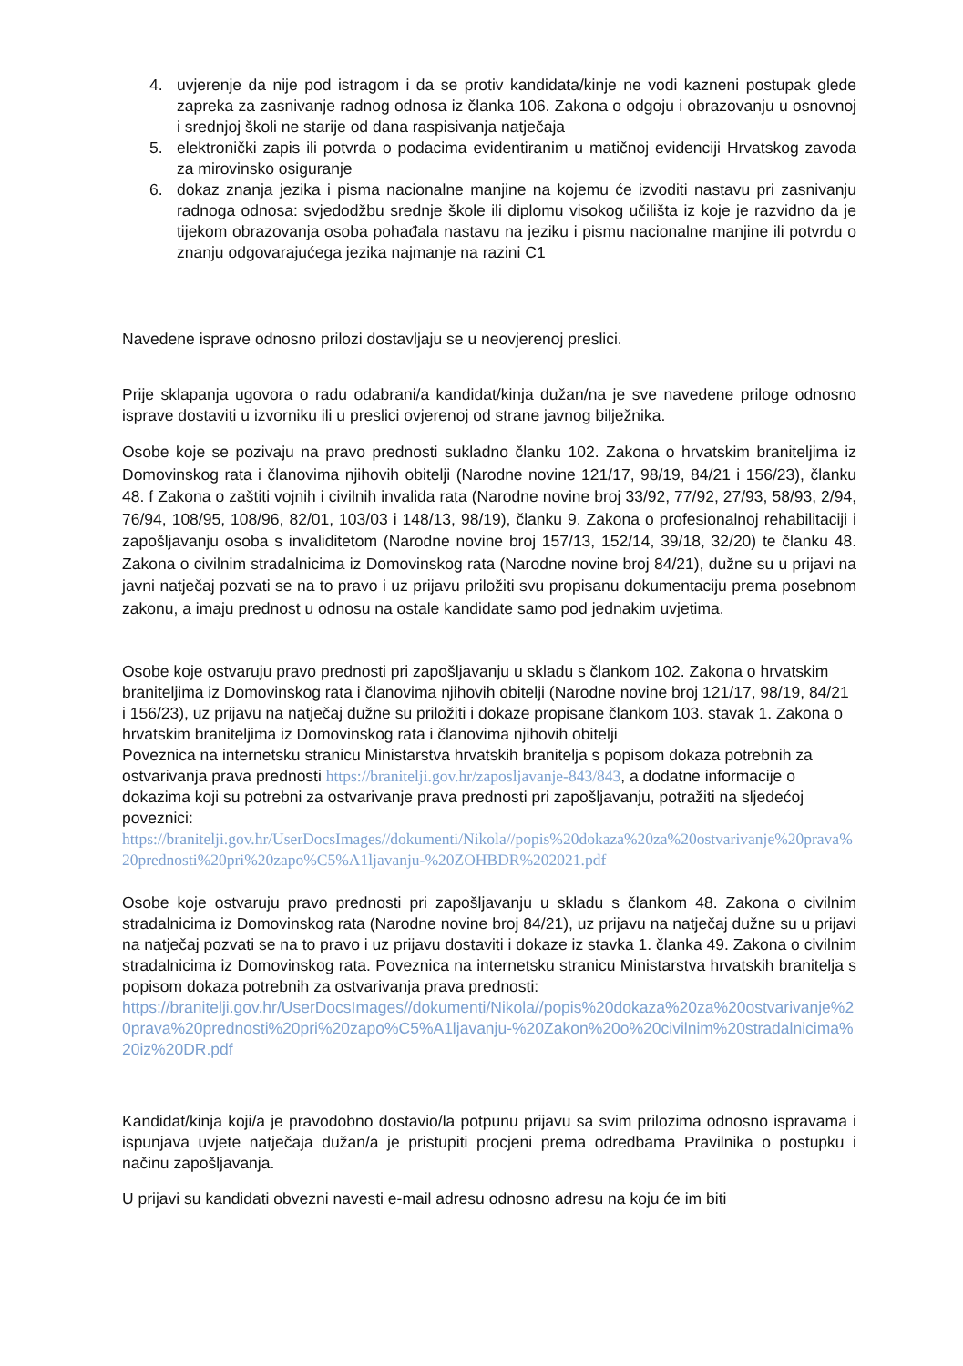4. uvjerenje da nije pod istragom i da se protiv kandidata/kinje ne vodi kazneni postupak glede zapreka za zasnivanje radnog odnosa iz članka 106. Zakona o odgoju i obrazovanju u osnovnoj i srednjoj školi ne starije od dana raspisivanja natječaja
5. elektronički zapis ili potvrda o podacima evidentiranim u matičnoj evidenciji Hrvatskog zavoda za mirovinsko osiguranje
6. dokaz znanja jezika i pisma nacionalne manjine na kojemu će izvoditi nastavu pri zasnivanju radnoga odnosa: svjedodžbu srednje škole ili diplomu visokog učilišta iz koje je razvidno da je tijekom obrazovanja osoba pohađala nastavu na jeziku i pismu nacionalne manjine ili potvrdu o znanju odgovarajućega jezika najmanje na razini C1
Navedene isprave odnosno prilozi dostavljaju se u neovjerenoj preslici.
Prije sklapanja ugovora o radu odabrani/a kandidat/kinja dužan/na je sve navedene priloge odnosno isprave dostaviti u izvorniku ili u preslici ovjerenoj od strane javnog bilježnika.
Osobe koje se pozivaju na pravo prednosti sukladno članku 102. Zakona o hrvatskim braniteljima iz Domovinskog rata i članovima njihovih obitelji (Narodne novine 121/17, 98/19, 84/21 i 156/23), članku 48. f Zakona o zaštiti vojnih i civilnih invalida rata (Narodne novine broj 33/92, 77/92, 27/93, 58/93, 2/94, 76/94, 108/95, 108/96, 82/01, 103/03 i 148/13, 98/19), članku 9. Zakona o profesionalnoj rehabilitaciji i zapošljavanju osoba s invaliditetom (Narodne novine broj 157/13, 152/14, 39/18, 32/20) te članku 48. Zakona o civilnim stradalnicima iz Domovinskog rata (Narodne novine broj 84/21), dužne su u prijavi na javni natječaj pozvati se na to pravo i uz prijavu priložiti svu propisanu dokumentaciju prema posebnom zakonu, a imaju prednost u odnosu na ostale kandidate samo pod jednakim uvjetima.
Osobe koje ostvaruju pravo prednosti pri zapošljavanju u skladu s člankom 102. Zakona o hrvatskim braniteljima iz Domovinskog rata i članovima njihovih obitelji (Narodne novine broj 121/17, 98/19, 84/21 i 156/23), uz prijavu na natječaj dužne su priložiti i dokaze propisane člankom 103. stavak 1. Zakona o hrvatskim braniteljima iz Domovinskog rata i članovima njihovih obitelji
Poveznica na internetsku stranicu Ministarstva hrvatskih branitelja s popisom dokaza potrebnih za ostvarivanja prava prednosti https://branitelji.gov.hr/zaposljavanje-843/843, a dodatne informacije o dokazima koji su potrebni za ostvarivanje prava prednosti pri zapošljavanju, potražiti na sljedećoj poveznici:
https://branitelji.gov.hr/UserDocsImages//dokumenti/Nikola//popis%20dokaza%20za%20ostvarivanje%20prava%20prednosti%20pri%20zapo%C5%A1ljavanju-%20ZOHBDR%202021.pdf
Osobe koje ostvaruju pravo prednosti pri zapošljavanju u skladu s člankom 48. Zakona o civilnim stradalnicima iz Domovinskog rata (Narodne novine broj 84/21), uz prijavu na natječaj dužne su u prijavi na natječaj pozvati se na to pravo i uz prijavu dostaviti i dokaze iz stavka 1. članka 49. Zakona o civilnim stradalnicima iz Domovinskog rata. Poveznica na internetsku stranicu Ministarstva hrvatskih branitelja s popisom dokaza potrebnih za ostvarivanja prava prednosti:
https://branitelji.gov.hr/UserDocsImages//dokumenti/Nikola//popis%20dokaza%20za%20ostvarivanje%20prava%20prednosti%20pri%20zapo%C5%A1ljavanju-%20Zakon%20o%20civilnim%20stradalnicima%20iz%20DR.pdf
Kandidat/kinja koji/a je pravodobno dostavio/la potpunu prijavu sa svim prilozima odnosno ispravama i ispunjava uvjete natječaja dužan/a je pristupiti procjeni prema odredbama Pravilnika o postupku i načinu zapošljavanja.
U prijavi su kandidati obvezni navesti e-mail adresu odnosno adresu na koju će im biti